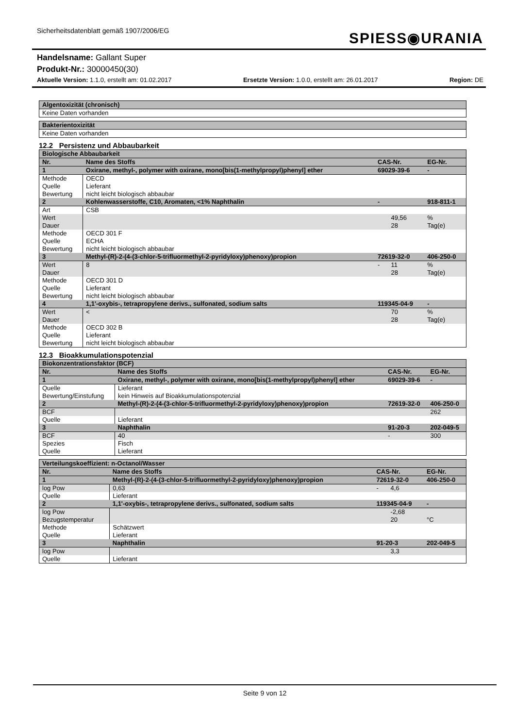Sicherheitsdatenblatt gemäß 1907/2006/EG
SPIESS◉URANIA
Handelsname: Gallant Super
Produkt-Nr.: 30000450(30)
Aktuelle Version: 1.1.0, erstellt am: 01.02.2017 Ersetzte Version: 1.0.0, erstellt am: 26.01.2017 Region: DE
| Algentoxizität (chronisch) |
| --- |
| Keine Daten vorhanden |
| Bakterientoxizität |
| --- |
| Keine Daten vorhanden |
12.2 Persistenz und Abbaubarkeit
| Biologische Abbaubarkeit | | | | | |
| --- | --- | --- | --- | --- | --- |
| Nr. | Name des Stoffs | | CAS-Nr. | | EG-Nr. |
| 1 | Oxirane, methyl-, polymer with oxirane, mono[bis(1-methylpropyl)phenyl] ether | | 69029-39-6 | | - |
| Methode Quelle Bewertung | | OECD Lieferant nicht leicht biologisch abbaubar | | | |
| 2 | Kohlenwasserstoffe, C10, Aromaten, <1% Naphthalin | | - | | 918-811-1 |
| Art | | CSB | | | |
| Wert Dauer | | | | 49,56 28 | % Tag(e) |
| Methode Quelle Bewertung | | OECD 301 F ECHA nicht leicht biologisch abbaubar | | | |
| 3 | Methyl-(R)-2-(4-(3-chlor-5-trifluormethyl-2-pyridyloxy)phenoxy)propion | | 72619-32-0 | | 406-250-0 |
| Wert Dauer | | 8 | - | 11 28 | % Tag(e) |
| Methode Quelle Bewertung | | OECD 301 D Lieferant nicht leicht biologisch abbaubar | | | |
| 4 | 1,1'-oxybis-, tetrapropylene derivs., sulfonated, sodium salts | | 119345-04-9 | | - |
| Wert Dauer | | < | | 70 28 | % Tag(e) |
| Methode Quelle Bewertung | | OECD 302 B Lieferant nicht leicht biologisch abbaubar | | | |
12.3 Bioakkumulationspotenzial
| Biokonzentrationsfaktor (BCF) | | | | | |
| --- | --- | --- | --- | --- | --- |
| Nr. | Name des Stoffs | | CAS-Nr. | | EG-Nr. |
| 1 | Oxirane, methyl-, polymer with oxirane, mono[bis(1-methylpropyl)phenyl] ether | | 69029-39-6 | | - |
| Quelle Bewertung/Einstufung | | Lieferant kein Hinweis auf Bioakkumulationspotenzial | | | |
| 2 | Methyl-(R)-2-(4-(3-chlor-5-trifluormethyl-2-pyridyloxy)phenoxy)propion | | 72619-32-0 | | 406-250-0 |
| BCF | | | | 262 | |
| Quelle | | Lieferant | | | |
| 3 | Naphthalin | | 91-20-3 | | 202-049-5 |
| BCF | | 40 | - | 300 | |
| Spezies Quelle | | Fisch Lieferant | | | |
| Verteilungskoeffizient: n-Octanol/Wasser | | | | | |
| --- | --- | --- | --- | --- | --- |
| Nr. | Name des Stoffs | | CAS-Nr. | | EG-Nr. |
| 1 | Methyl-(R)-2-(4-(3-chlor-5-trifluormethyl-2-pyridyloxy)phenoxy)propion | | 72619-32-0 | | 406-250-0 |
| log Pow | | 0,63 | - | 4,6 | |
| Quelle | | Lieferant | | | |
| 2 | 1,1'-oxybis-, tetrapropylene derivs., sulfonated, sodium salts | | 119345-04-9 | | - |
| log Pow Bezugstemperatur | | | | -2,68 20 | °C |
| Methode Quelle | | Schätzwert Lieferant | | | |
| 3 | Naphthalin | | 91-20-3 | | 202-049-5 |
| log Pow | | | | 3,3 | |
| Quelle | | Lieferant | | | |
Seite 9 von 12